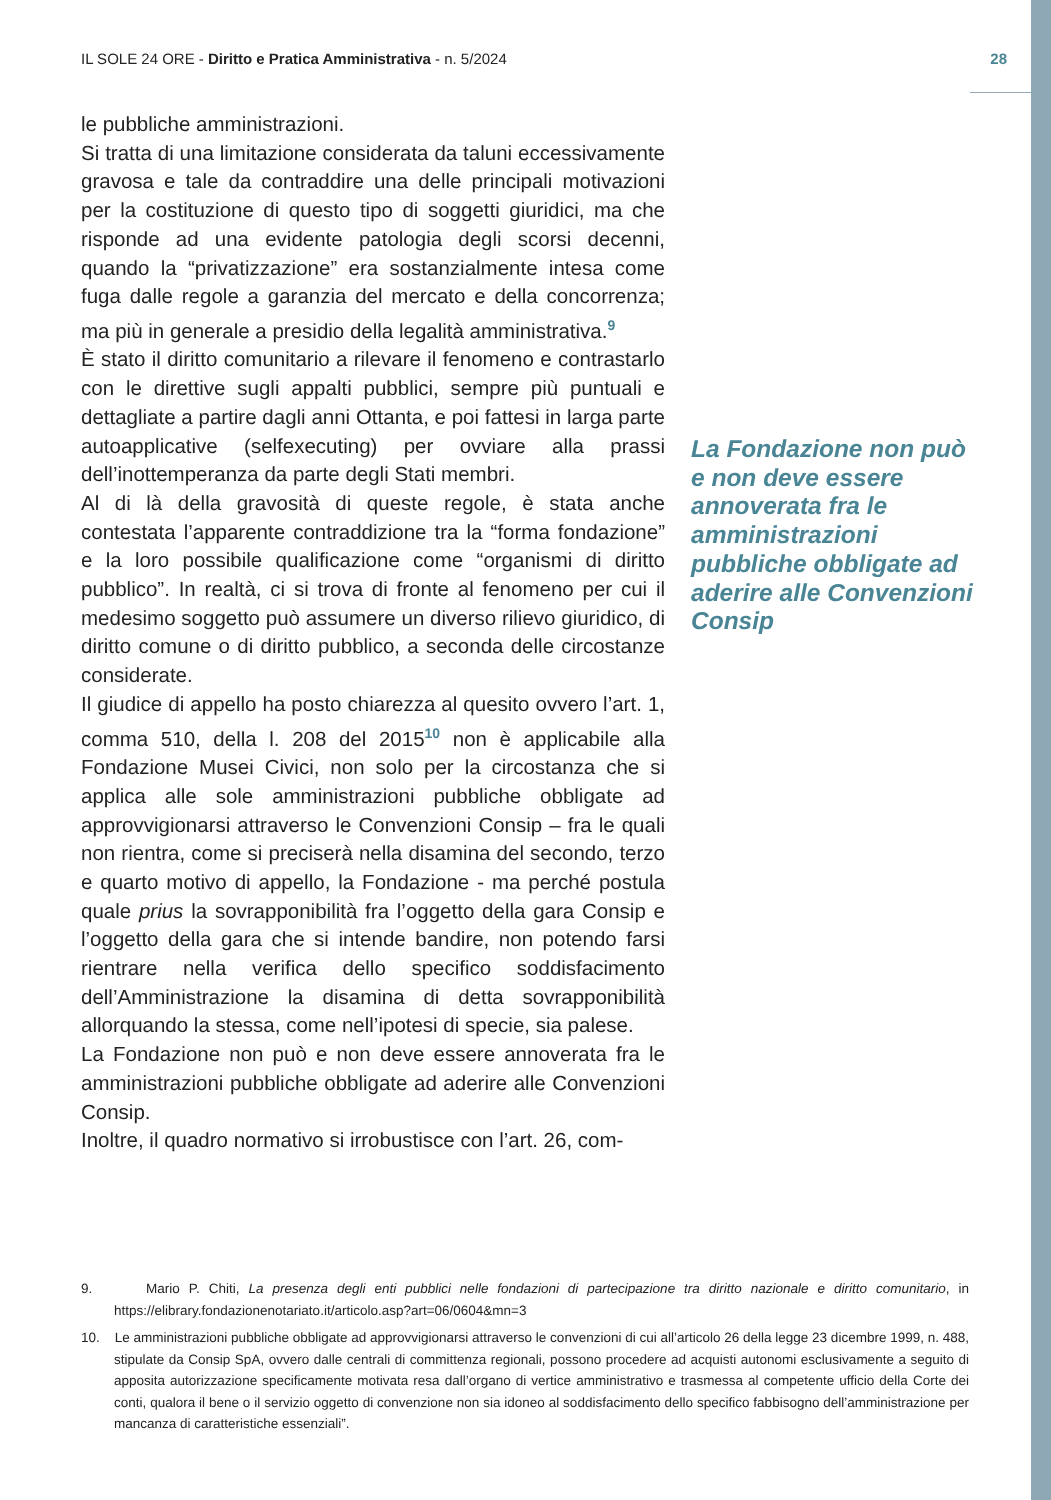IL SOLE 24 ORE - Diritto e Pratica Amministrativa - n. 5/2024 28
le pubbliche amministrazioni.
Si tratta di una limitazione considerata da taluni eccessivamente gravosa e tale da contraddire una delle principali motivazioni per la costituzione di questo tipo di soggetti giuridici, ma che risponde ad una evidente patologia degli scorsi decenni, quando la “privatizzazione” era sostanzialmente intesa come fuga dalle regole a garanzia del mercato e della concorrenza; ma più in generale a presidio della legalità amministrativa.<sup>9</sup>
È stato il diritto comunitario a rilevare il fenomeno e contrastarlo con le direttive sugli appalti pubblici, sempre più puntuali e dettagliate a partire dagli anni Ottanta, e poi fattesi in larga parte autoapplicative (selfexecuting) per ovviare alla prassi dell’inottemperanza da parte degli Stati membri.
Al di là della gravosità di queste regole, è stata anche contestata l’apparente contraddizione tra la “forma fondazione” e la loro possibile qualificazione come “organismi di diritto pubblico”. In realtà, ci si trova di fronte al fenomeno per cui il medesimo soggetto può assumere un diverso rilievo giuridico, di diritto comune o di diritto pubblico, a seconda delle circostanze considerate.
Il giudice di appello ha posto chiarezza al quesito ovvero l’art. 1, comma 510, della l. 208 del 2015<sup>10</sup> non è applicabile alla Fondazione Musei Civici, non solo per la circostanza che si applica alle sole amministrazioni pubbliche obbligate ad approvvigionarsi attraverso le Convenzioni Consip – fra le quali non rientra, come si preciserà nella disamina del secondo, terzo e quarto motivo di appello, la Fondazione - ma perché postula quale prius la sovrapponibilità fra l’oggetto della gara Consip e l’oggetto della gara che si intende bandire, non potendo farsi rientrare nella verifica dello specifico soddisfacimento dell’Amministrazione la disamina di detta sovrapponibilità allorquando la stessa, come nell’ipotesi di specie, sia palese.
La Fondazione non può e non deve essere annoverata fra le amministrazioni pubbliche obbligate ad aderire alle Convenzioni Consip.
Inoltre, il quadro normativo si irrobustisce con l’art. 26, com-
La Fondazione non può e non deve essere annoverata fra le amministrazioni pubbliche obbligate ad aderire alle Convenzioni Consip
9. Mario P. Chiti, La presenza degli enti pubblici nelle fondazioni di partecipazione tra diritto nazionale e diritto comunitario, in https://elibrary.fondazionenotariato.it/articolo.asp?art=06/0604&mn=3
10. Le amministrazioni pubbliche obbligate ad approvvigionarsi attraverso le convenzioni di cui all’articolo 26 della legge 23 dicembre 1999, n. 488, stipulate da Consip SpA, ovvero dalle centrali di committenza regionali, possono procedere ad acquisti autonomi esclusivamente a seguito di apposita autorizzazione specificamente motivata resa dall’organo di vertice amministrativo e trasmessa al competente ufficio della Corte dei conti, qualora il bene o il servizio oggetto di convenzione non sia idoneo al soddisfacimento dello specifico fabbisogno dell’amministrazione per mancanza di caratteristiche essenziali”.